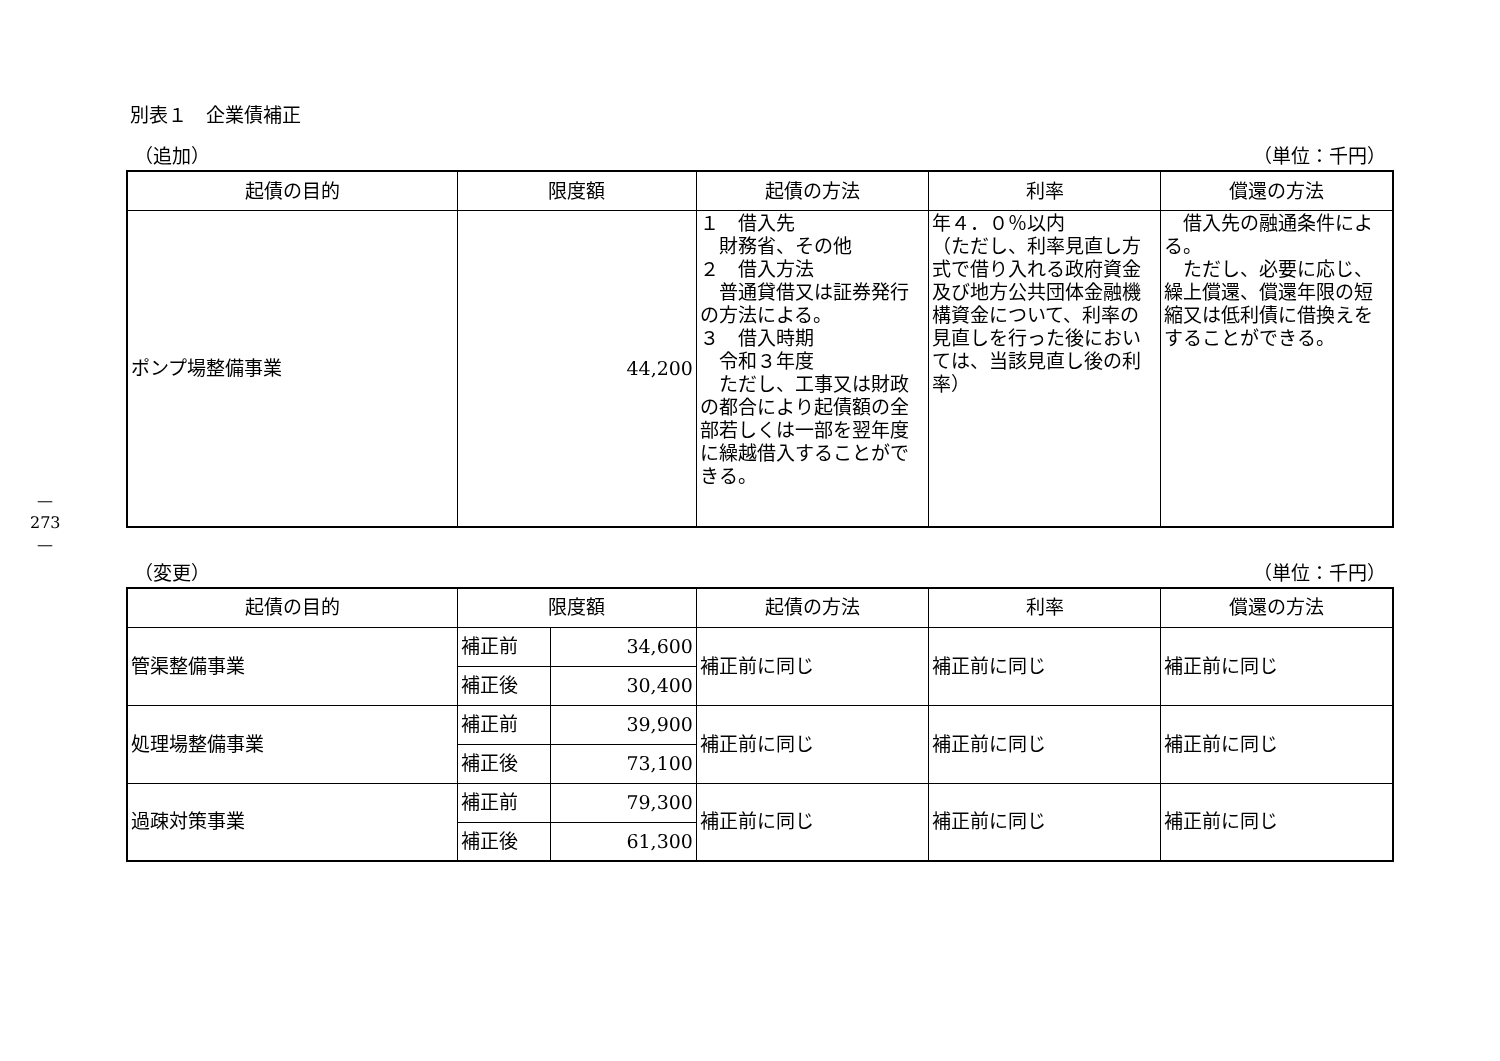—273—
別表１　企業債補正
（追加） （単位：千円）
| 起債の目的 | 限度額 | 起債の方法 | 利率 | 償還の方法 |
| --- | --- | --- | --- | --- |
| ポンプ場整備事業 | 44,200 | １ 借入先 財務省、その他 ２ 借入方法 普通貸借又は証券発行の方法による。 ３ 借入時期 令和３年度 ただし、工事又は財政の都合により起債額の全部若しくは一部を翌年度に繰越借入することができる。 | 年４．０％以内 （ただし、利率見直し方式で借り入れる政府資金及び地方公共団体金融機構資金について、利率の見直しを行った後においては、当該見直し後の利率） | 借入先の融通条件による。 ただし、必要に応じ、繰上償還、償還年限の短縮又は低利債に借換えをすることができる。 |
（変更） （単位：千円）
| 起債の目的 | 限度額 | | 起債の方法 | 利率 | 償還の方法 |
| --- | --- | --- | --- | --- | --- |
| 管渠整備事業 | 補正前 | 34,600 | 補正前に同じ | 補正前に同じ | 補正前に同じ |
| | 補正後 | 30,400 | | | |
| 処理場整備事業 | 補正前 | 39,900 | 補正前に同じ | 補正前に同じ | 補正前に同じ |
| | 補正後 | 73,100 | | | |
| 過疎対策事業 | 補正前 | 79,300 | 補正前に同じ | 補正前に同じ | 補正前に同じ |
| | 補正後 | 61,300 | | | |